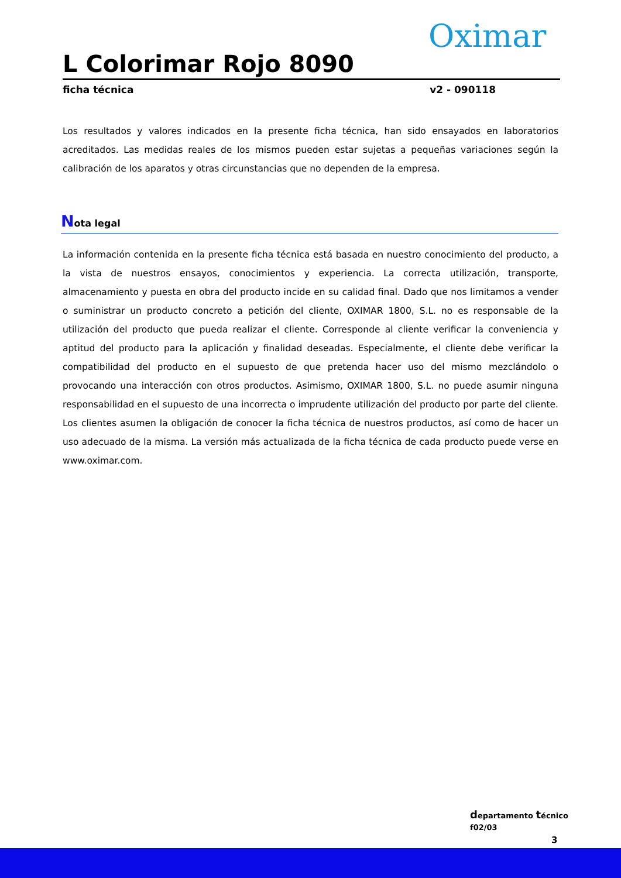Oximar
L Colorimar Rojo 8090
ficha técnica v2 - 090118
Los resultados y valores indicados en la presente ficha técnica, han sido ensayados en laboratorios acreditados. Las medidas reales de los mismos pueden estar sujetas a pequeñas variaciones según la calibración de los aparatos y otras circunstancias que no dependen de la empresa.
Nota legal
La información contenida en la presente ficha técnica está basada en nuestro conocimiento del producto, a la vista de nuestros ensayos, conocimientos y experiencia. La correcta utilización, transporte, almacenamiento y puesta en obra del producto incide en su calidad final. Dado que nos limitamos a vender o suministrar un producto concreto a petición del cliente, OXIMAR 1800, S.L. no es responsable de la utilización del producto que pueda realizar el cliente. Corresponde al cliente verificar la conveniencia y aptitud del producto para la aplicación y finalidad deseadas. Especialmente, el cliente debe verificar la compatibilidad del producto en el supuesto de que pretenda hacer uso del mismo mezclándolo o provocando una interacción con otros productos. Asimismo, OXIMAR 1800, S.L. no puede asumir ninguna responsabilidad en el supuesto de una incorrecta o imprudente utilización del producto por parte del cliente. Los clientes asumen la obligación de conocer la ficha técnica de nuestros productos, así como de hacer un uso adecuado de la misma. La versión más actualizada de la ficha técnica de cada producto puede verse en www.oximar.com.
departamento técnico
f02/03
3